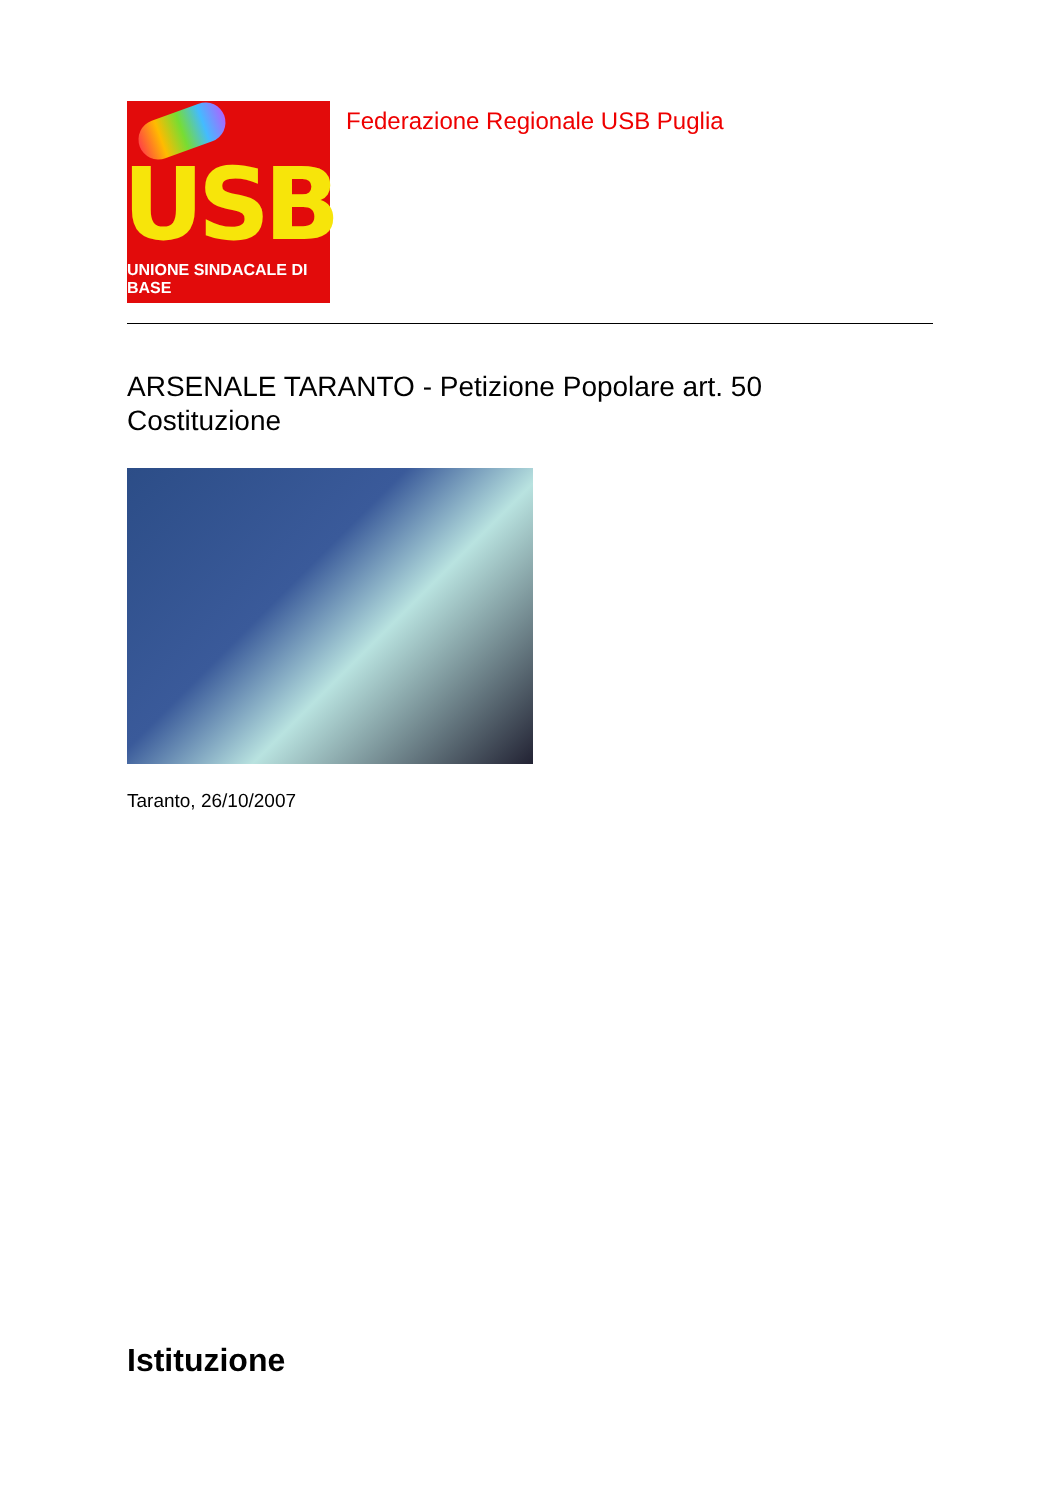USB
UNIONE SINDACALE DI BASE
Federazione Regionale USB Puglia
ARSENALE TARANTO - Petizione Popolare art. 50
Costituzione
Taranto, 26/10/2007
Istituzione